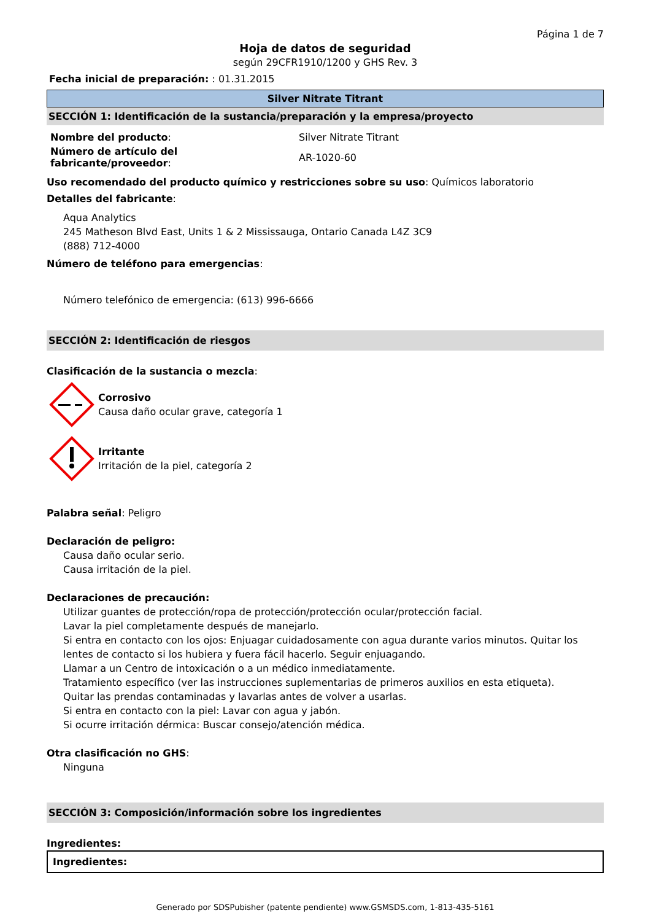Página 1 de 7
Hoja de datos de seguridad
según 29CFR1910/1200 y GHS Rev. 3
Fecha inicial de preparación: : 01.31.2015
Silver Nitrate Titrant
SECCIÓN 1: Identificación de la sustancia/preparación y la empresa/proyecto
| Nombre del producto : | Silver Nitrate Titrant |
| Número de artículo del fabricante/proveedor : | AR-1020-60 |
Uso recomendado del producto químico y restricciones sobre su uso: Químicos laboratorio
Detalles del fabricante:
Aqua Analytics
245 Matheson Blvd East, Units 1 & 2 Mississauga, Ontario Canada L4Z 3C9
(888) 712-4000
Número de teléfono para emergencias:
Número telefónico de emergencia: (613) 996-6666
SECCIÓN 2: Identificación de riesgos
Clasificación de la sustancia o mezcla:
Corrosivo
Causa daño ocular grave, categoría 1
Irritante
Irritación de la piel, categoría 2
Palabra señal: Peligro
Declaración de peligro:
Causa daño ocular serio.
Causa irritación de la piel.
Declaraciones de precaución:
Utilizar guantes de protección/ropa de protección/protección ocular/protección facial.
Lavar la piel completamente después de manejarlo.
Si entra en contacto con los ojos: Enjuagar cuidadosamente con agua durante varios minutos. Quitar los lentes de contacto si los hubiera y fuera fácil hacerlo. Seguir enjuagando.
Llamar a un Centro de intoxicación o a un médico inmediatamente.
Tratamiento específico (ver las instrucciones suplementarias de primeros auxilios en esta etiqueta).
Quitar las prendas contaminadas y lavarlas antes de volver a usarlas.
Si entra en contacto con la piel: Lavar con agua y jabón.
Si ocurre irritación dérmica: Buscar consejo/atención médica.
Otra clasificación no GHS:
Ninguna
SECCIÓN 3: Composición/información sobre los ingredientes
Ingredientes:
| Ingredientes: |
| --- |
Generado por SDSPubisher (patente pendiente) www.GSMSDS.com, 1-813-435-5161